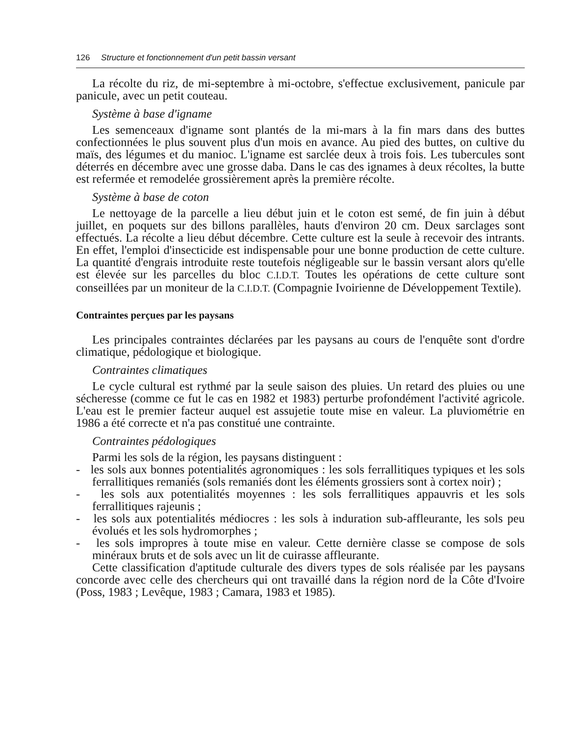126 Structure et fonctionnement d'un petit bassin versant
La récolte du riz, de mi-septembre à mi-octobre, s'effectue exclusivement, panicule par panicule, avec un petit couteau.
Système à base d'igname
Les semenceaux d'igname sont plantés de la mi-mars à la fin mars dans des buttes confectionnées le plus souvent plus d'un mois en avance. Au pied des buttes, on cultive du maïs, des légumes et du manioc. L'igname est sarclée deux à trois fois. Les tubercules sont déterrés en décembre avec une grosse daba. Dans le cas des ignames à deux récoltes, la butte est refermée et remodelée grossièrement après la première récolte.
Système à base de coton
Le nettoyage de la parcelle a lieu début juin et le coton est semé, de fin juin à début juillet, en poquets sur des billons parallèles, hauts d'environ 20 cm. Deux sarclages sont effectués. La récolte a lieu début décembre. Cette culture est la seule à recevoir des intrants. En effet, l'emploi d'insecticide est indispensable pour une bonne production de cette culture. La quantité d'engrais introduite reste toutefois négligeable sur le bassin versant alors qu'elle est élevée sur les parcelles du bloc C.I.D.T. Toutes les opérations de cette culture sont conseillées par un moniteur de la C.I.D.T. (Compagnie Ivoirienne de Développement Textile).
Contraintes perçues par les paysans
Les principales contraintes déclarées par les paysans au cours de l'enquête sont d'ordre climatique, pédologique et biologique.
Contraintes climatiques
Le cycle cultural est rythmé par la seule saison des pluies. Un retard des pluies ou une sécheresse (comme ce fut le cas en 1982 et 1983) perturbe profondément l'activité agricole. L'eau est le premier facteur auquel est assujetie toute mise en valeur. La pluviométrie en 1986 a été correcte et n'a pas constitué une contrainte.
Contraintes pédologiques
Parmi les sols de la région, les paysans distinguent :
- les sols aux bonnes potentialités agronomiques : les sols ferrallitiques typiques et les sols ferrallitiques remaniés (sols remaniés dont les éléments grossiers sont à cortex noir) ;
- les sols aux potentialités moyennes : les sols ferrallitiques appauvris et les sols ferrallitiques rajeunis ;
- les sols aux potentialités médiocres : les sols à induration sub-affleurante, les sols peu évolués et les sols hydromorphes ;
- les sols impropres à toute mise en valeur. Cette dernière classe se compose de sols minéraux bruts et de sols avec un lit de cuirasse affleurante.
Cette classification d'aptitude culturale des divers types de sols réalisée par les paysans concorde avec celle des chercheurs qui ont travaillé dans la région nord de la Côte d'Ivoire (Poss, 1983 ; Levêque, 1983 ; Camara, 1983 et 1985).